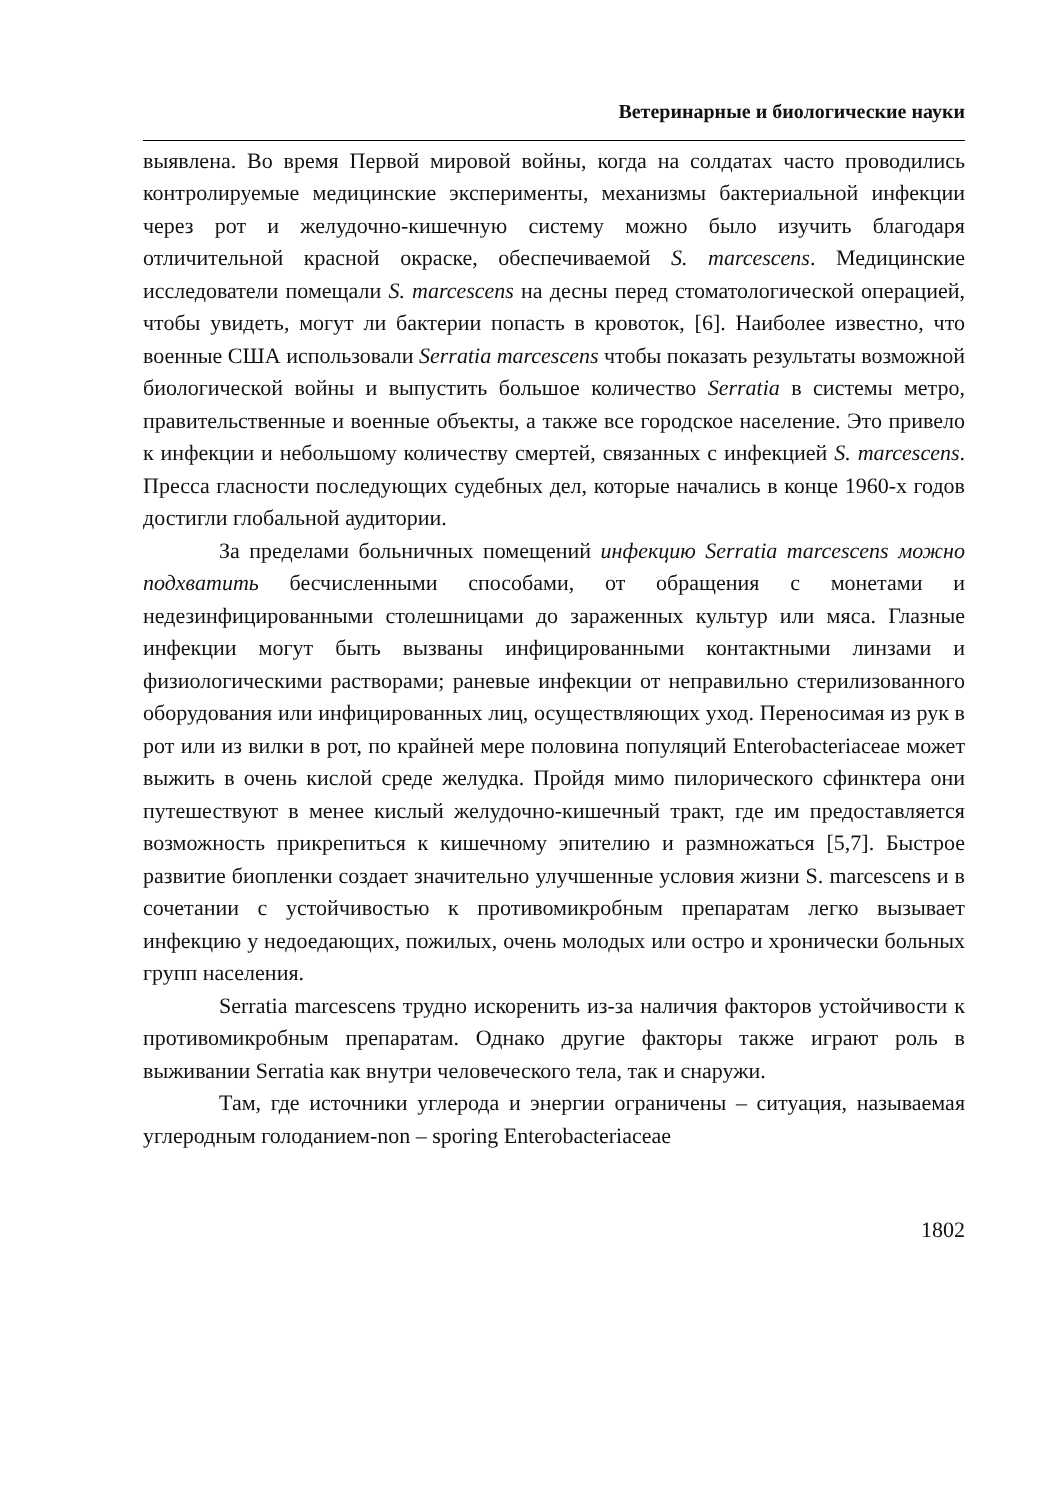Ветеринарные и биологические науки
выявлена. Во время Первой мировой войны, когда на солдатах часто проводились контролируемые медицинские эксперименты, механизмы бактериальной инфекции через рот и желудочно-кишечную систему можно было изучить благодаря отличительной красной окраске, обеспечиваемой S. marcescens. Медицинские исследователи помещали S. marcescens на десны перед стоматологической операцией, чтобы увидеть, могут ли бактерии попасть в кровоток, [6]. Наиболее известно, что военные США использовали Serratia marcescens чтобы показать результаты возможной биологической войны и выпустить большое количество Serratia в системы метро, правительственные и военные объекты, а также все городское население. Это привело к инфекции и небольшому количеству смертей, связанных с инфекцией S. marcescens. Пресса гласности последующих судебных дел, которые начались в конце 1960-х годов достигли глобальной аудитории.
За пределами больничных помещений инфекцию Serratia marcescens можно подхватить бесчисленными способами, от обращения с монетами и недезинфицированными столешницами до зараженных культур или мяса. Глазные инфекции могут быть вызваны инфицированными контактными линзами и физиологическими растворами; раневые инфекции от неправильно стерилизованного оборудования или инфицированных лиц, осуществляющих уход. Переносимая из рук в рот или из вилки в рот, по крайней мере половина популяций Enterobacteriaceae может выжить в очень кислой среде желудка. Пройдя мимо пилорического сфинктера они путешествуют в менее кислый желудочно-кишечный тракт, где им предоставляется возможность прикрепиться к кишечному эпителию и размножаться [5,7]. Быстрое развитие биопленки создает значительно улучшенные условия жизни S. marcescens и в сочетании с устойчивостью к противомикробным препаратам легко вызывает инфекцию у недоедающих, пожилых, очень молодых или остро и хронически больных групп населения.
Serratia marcescens трудно искоренить из-за наличия факторов устойчивости к противомикробным препаратам. Однако другие факторы также играют роль в выживании Serratia как внутри человеческого тела, так и снаружи.
Там, где источники углерода и энергии ограничены – ситуация, называемая углеродным голоданием-non – sporing Enterobacteriaceae
1802